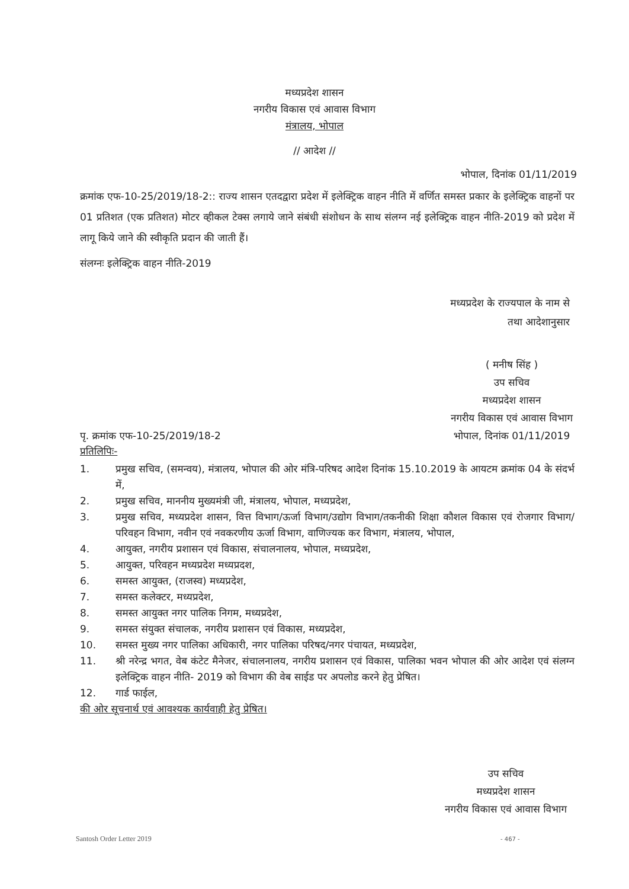मध्यप्रदेश शासन
नगरीय विकास एवं आवास विभाग
मंत्रालय, भोपाल
// आदेश //
भोपाल, दिनांक 01/11/2019
क्रमांक एफ-10-25/2019/18-2:: राज्य शासन एतदद्वारा प्रदेश में इलेक्ट्रिक वाहन नीति में वर्णित समस्त प्रकार के इलेक्ट्रिक वाहनों पर 01 प्रतिशत (एक प्रतिशत) मोटर व्हीकल टेक्स लगाये जाने संबंधी संशोधन के साथ संलग्न नई इलेक्ट्रिक वाहन नीति-2019 को प्रदेश में लागू किये जाने की स्वीकृति प्रदान की जाती हैं।
संलग्नः इलेक्ट्रिक वाहन नीति-2019
मध्यप्रदेश के राज्यपाल के नाम से
तथा आदेशानुसार
( मनीष सिंह )
उप सचिव
मध्यप्रदेश शासन
नगरीय विकास एवं आवास विभाग
भोपाल, दिनांक 01/11/2019
पृ. क्रमांक एफ-10-25/2019/18-2
प्रतिलिपिः-
1. प्रमुख सचिव, (समन्वय), मंत्रालय, भोपाल की ओर मंत्रि-परिषद आदेश दिनांक 15.10.2019 के आयटम क्रमांक 04 के संदर्भ में,
2. प्रमुख सचिव, माननीय मुख्यमंत्री जी, मंत्रालय, भोपाल, मध्यप्रदेश,
3. प्रमुख सचिव, मध्यप्रदेश शासन, वित्त विभाग/ऊर्जा विभाग/उद्योग विभाग/तकनीकी शिक्षा कौशल विकास एवं रोजगार विभाग/परिवहन विभाग, नवीन एवं नवकरणीय ऊर्जा विभाग, वाणिज्यक कर विभाग, मंत्रालय, भोपाल,
4. आयुक्त, नगरीय प्रशासन एवं विकास, संचालनालय, भोपाल, मध्यप्रदेश,
5. आयुक्त, परिवहन मध्यप्रदेश मध्यप्रदश,
6. समस्त आयुक्त, (राजस्व) मध्यप्रदेश,
7. समस्त कलेक्टर, मध्यप्रदेश,
8. समस्त आयुक्त नगर पालिक निगम, मध्यप्रदेश,
9. समस्त संयुक्त संचालक, नगरीय प्रशासन एवं विकास, मध्यप्रदेश,
10. समस्त मुख्य नगर पालिका अधिकारी, नगर पालिका परिषद/नगर पंचायत, मध्यप्रदेश,
11. श्री नरेन्द्र भगत, वेब कंटेट मैनेजर, संचालनालय, नगरीय प्रशासन एवं विकास, पालिका भवन भोपाल की ओर आदेश एवं संलग्न इलेक्ट्रिक वाहन नीति- 2019 को विभाग की वेब साईड पर अपलोड करने हेतु प्रेषित।
12. गार्ड फाईल,
की ओर सूचनार्थ एवं आवश्यक कार्यवाही हेतु प्रेषित।
उप सचिव
मध्यप्रदेश शासन
नगरीय विकास एवं आवास विभाग
Santosh Order Letter 2019 - 467 -